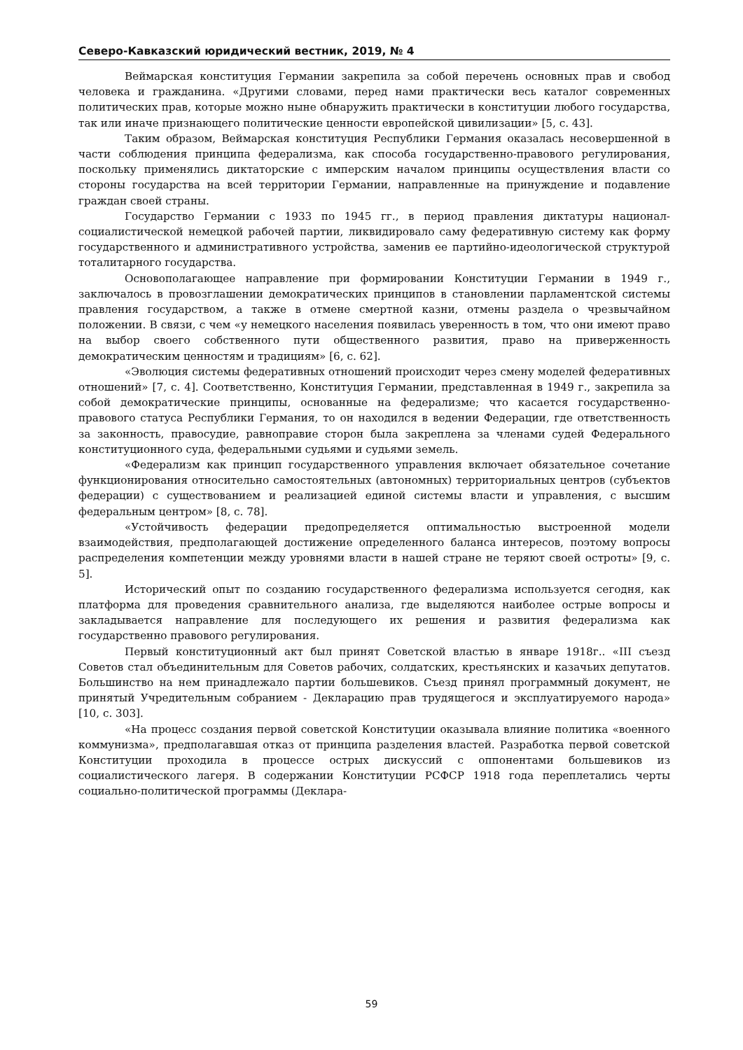Северо-Кавказский юридический вестник, 2019, № 4
Веймарская конституция Германии закрепила за собой перечень основных прав и свобод человека и гражданина. «Другими словами, перед нами практически весь каталог современных политических прав, которые можно ныне обнаружить практически в конституции любого государства, так или иначе признающего политические ценности европейской цивилизации» [5, с. 43].
Таким образом, Веймарская конституция Республики Германия оказалась несовершенной в части соблюдения принципа федерализма, как способа государственно-правового регулирования, поскольку применялись диктаторские с имперским началом принципы осуществления власти со стороны государства на всей территории Германии, направленные на принуждение и подавление граждан своей страны.
Государство Германии с 1933 по 1945 гг., в период правления диктатуры национал-социалистической немецкой рабочей партии, ликвидировало саму федеративную систему как форму государственного и административного устройства, заменив ее партийно-идеологической структурой тоталитарного государства.
Основополагающее направление при формировании Конституции Германии в 1949 г., заключалось в провозглашении демократических принципов в становлении парламентской системы правления государством, а также в отмене смертной казни, отмены раздела о чрезвычайном положении. В связи, с чем «у немецкого населения появилась уверенность в том, что они имеют право на выбор своего собственного пути общественного развития, право на приверженность демократическим ценностям и традициям» [6, с. 62].
«Эволюция системы федеративных отношений происходит через смену моделей федеративных отношений» [7, с. 4]. Соответственно, Конституция Германии, представленная в 1949 г., закрепила за собой демократические принципы, основанные на федерализме; что касается государственно-правового статуса Республики Германия, то он находился в ведении Федерации, где ответственность за законность, правосудие, равноправие сторон была закреплена за членами судей Федерального конституционного суда, федеральными судьями и судьями земель.
«Федерализм как принцип государственного управления включает обязательное сочетание функционирования относительно самостоятельных (автономных) территориальных центров (субъектов федерации) с существованием и реализацией единой системы власти и управления, с высшим федеральным центром» [8, с. 78].
«Устойчивость федерации предопределяется оптимальностью выстроенной модели взаимодействия, предполагающей достижение определенного баланса интересов, поэтому вопросы распределения компетенции между уровнями власти в нашей стране не теряют своей остроты» [9, с. 5].
Исторический опыт по созданию государственного федерализма используется сегодня, как платформа для проведения сравнительного анализа, где выделяются наиболее острые вопросы и закладывается направление для последующего их решения и развития федерализма как государственно правового регулирования.
Первый конституционный акт был принят Советской властью в январе 1918г.. «III съезд Советов стал объединительным для Советов рабочих, солдатских, крестьянских и казачьих депутатов. Большинство на нем принадлежало партии большевиков. Съезд принял программный документ, не принятый Учредительным собранием - Декларацию прав трудящегося и эксплуатируемого народа» [10, с. 303].
«На процесс создания первой советской Конституции оказывала влияние политика «военного коммунизма», предполагавшая отказ от принципа разделения властей. Разработка первой советской Конституции проходила в процессе острых дискуссий с оппонентами большевиков из социалистического лагеря. В содержании Конституции РСФСР 1918 года переплетались черты социально-политической программы (Деклара-
59